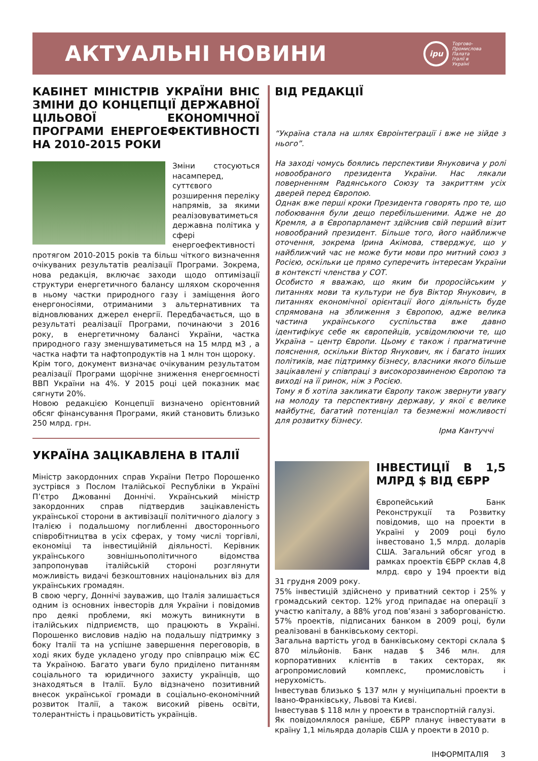АКТУАЛЬНІ НОВИНИ
ipu
Торгово-
Промислова
Палата
Італії в
Україні
КАБІНЕТ МІНІСТРІВ УКРАЇНИ ВНІС ЗМІНИ ДО КОНЦЕПЦІЇ ДЕРЖАВНОЇ ЦІЛЬОВОЇ ЕКОНОМІЧНОЇ ПРОГРАМИ ЕНЕРГОЕФЕКТИВНОСТІ НА 2010-2015 РОКИ
Зміни стосуються насамперед, суттєвого розширення переліку напрямів, за якими реалізовуватиметься державна політика у сфері енергоефективності протягом 2010-2015 років та більш чіткого визначення очікуваних результатів реалізації Програми. Зокрема, нова редакція, включає заходи щодо оптимізації структури енергетичного балансу шляхом скорочення в ньому частки природного газу і заміщення його енергоносіями, отриманими з альтернативних та відновлюваних джерел енергії. Передбачається, що в результаті реалізації Програми, починаючи з 2016 року, в енергетичному балансі України, частка природного газу зменшуватиметься на 15 млрд м3 , а частка нафти та нафтопродуктів на 1 млн тон щороку.
Крім того, документ визначає очікуваним результатом реалізації Програми щорічне зниження енергоємності ВВП України на 4%. У 2015 році цей показник має сягнути 20%.
Новою редакцією Концепції визначено орієнтовний обсяг фінансування Програми, який становить близько 250 млрд. грн.
УКРАЇНА ЗАЦІКАВЛЕНА В ІТАЛІЇ
Міністр закордонних справ України Петро Порошенко зустрівся з Послом Італійської Республіки в Україні П’єтро Джованні Доннічі. Український міністр закордонних справ підтвердив зацікавленість української сторони в активізації політичного діалогу з Італією і подальшому поглибленні двостороннього співробітництва в усіх сферах, у тому числі торгівлі, економіці та інвестиційній діяльності. Керівник українського зовнішньополітичного відомства запропонував італійській стороні розглянути можливість видачі безкоштовних національних віз для українських громадян.
В свою чергу, Доннічі зауважив, що Італія залишається одним із основних інвесторів для України і повідомив про деякі проблеми, які можуть виникнути в італійських підприємств, що працюють в Україні. Порошенко висловив надію на подальшу підтримку з боку Італії та на успішне завершення переговорів, в ході яких буде укладено угоду про співпрацю між ЄС та Україною. Багато уваги було приділено питанням соціального та юридичного захисту українців, що знаходяться в Італії. Було відзначено позитивний внесок української громади в соціально-економічний розвиток Італії, а також високий рівень освіти, толерантність і працьовитість українців.
ВІД РЕДАКЦІЇ
“Україна стала на шлях Євроінтеграції і вже не зійде з нього”.
На заході чомусь боялись перспективи Януковича у ролі новообраного президента України. Нас лякали поверненням Радянського Союзу та закриттям усіх дверей перед Європою.
Однак вже перші кроки Президента говорять про те, що побоювання були дещо перебільшеними. Адже не до Кремля, а в Європарламент здійснив свій перший візит новообраний президент. Більше того, його найближче оточення, зокрема Ірина Акімова, стверджує, що у найближчий час не може бути мови про митний союз з Росією, оскільки це прямо суперечить інтересам України в контексті членства у СОТ.
Особисто я вважаю, що яким би проросійським у питаннях мови та культури не був Віктор Янукович, в питаннях економічної орієнтації його діяльність буде спрямована на зближення з Європою, адже велика частина українського суспільства вже давно ідентифікує себе як європейців, усвідомлюючи те, що Україна – центр Європи. Цьому є також і прагматичне пояснення, оскільки Віктор Янукович, як і багато інших політиків, має підтримку бізнесу, власники якого більше зацікавлені у співпраці з високорозвиненою Європою та виході на її ринок, ніж з Росією.
Тому я б хотіла закликати Європу також звернути увагу на молоду та перспективну державу, у якої є велике майбутнє, багатий потенціал та безмежні можливості для розвитку бізнесу.
Ірма Кантуччі
ІНВЕСТИЦІЇ В 1,5 МЛРД $ ВІД ЄБРР
Європейський Банк Реконструкції та Розвитку повідомив, що на проекти в Україні у 2009 році було інвестовано 1,5 млрд. доларів США. Загальний обсяг угод в рамках проектів ЄБРР склав 4,8 млрд. євро у 194 проекти від 31 грудня 2009 року.
75% інвестицій здійснено у приватний сектор і 25% у громадський сектор. 12% угод припадає на операції з участю капіталу, а 88% угод пов’язані з заборгованістю. 57% проектів, підписаних банком в 2009 році, були реалізовані в банківському секторі.
Загальна вартість угод в банківському секторі склала $ 870 мільйонів. Банк надав $ 346 млн. для корпоративних клієнтів в таких секторах, як агропромисловий комплекс, промисловість і нерухомість.
Інвестував близько $ 137 млн у муніципальні проекти в Івано-Франківську, Львові та Києві.
Інвестував $ 118 млн у проекти в транспортній галузі.
Як повідомлялося раніше, ЄБРР планує інвестувати в країну 1,1 мільярда доларів США у проекти в 2010 р.
ІНФОРМІТАЛІЯ 3